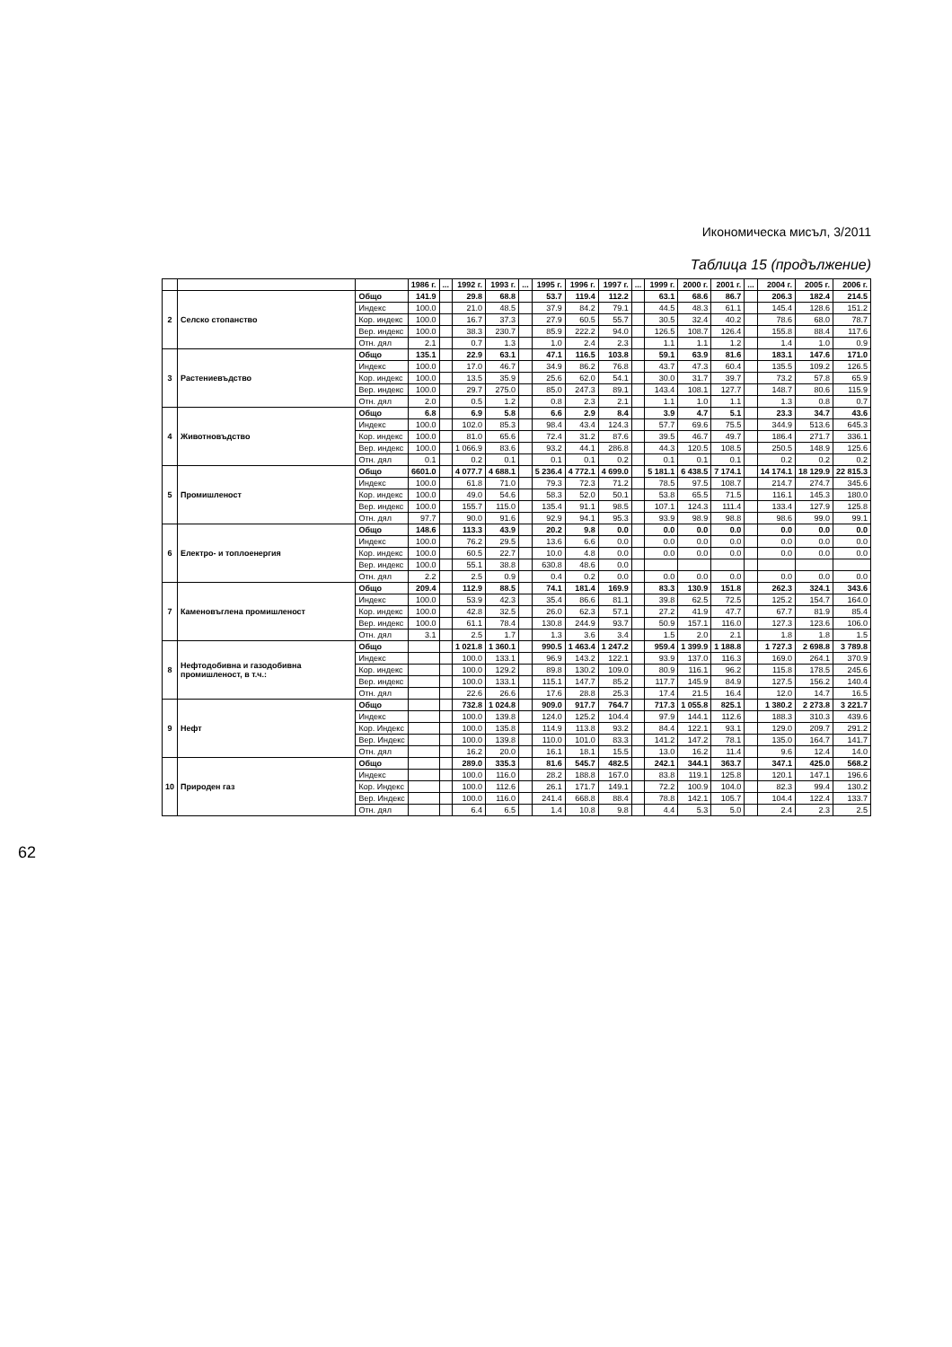Икономическа мисъл, 3/2011
Таблица 15 (продължение)
| | | | 1986 г. | ... | 1992 г. | 1993 г. | ... | 1995 г. | 1996 г. | 1997 г. | ... | 1999 г. | 2000 г. | 2001 г. | ... | 2004 г. | 2005 г. | 2006 г. |
| --- | --- | --- | --- | --- | --- | --- | --- | --- | --- | --- | --- | --- | --- | --- | --- | --- | --- | --- |
| 2 | Селско стопанство | Общо | 141.9 | | 29.8 | 68.8 | | 53.7 | 119.4 | 112.2 | | 63.1 | 68.6 | 86.7 | | 206.3 | 182.4 | 214.5 |
| | | Индекс | 100.0 | | 21.0 | 48.5 | | 37.9 | 84.2 | 79.1 | | 44.5 | 48.3 | 61.1 | | 145.4 | 128.6 | 151.2 |
| | | Кор. индекс | 100.0 | | 16.7 | 37.3 | | 27.9 | 60.5 | 55.7 | | 30.5 | 32.4 | 40.2 | | 78.6 | 68.0 | 78.7 |
| | | Вер. индекс | 100.0 | | 38.3 | 230.7 | | 85.9 | 222.2 | 94.0 | | 126.5 | 108.7 | 126.4 | | 155.8 | 88.4 | 117.6 |
| | | Отн. дял | 2.1 | | 0.7 | 1.3 | | 1.0 | 2.4 | 2.3 | | 1.1 | 1.1 | 1.2 | | 1.4 | 1.0 | 0.9 |
| 3 | Растениевъдство | Общо | 135.1 | | 22.9 | 63.1 | | 47.1 | 116.5 | 103.8 | | 59.1 | 63.9 | 81.6 | | 183.1 | 147.6 | 171.0 |
| | | Индекс | 100.0 | | 17.0 | 46.7 | | 34.9 | 86.2 | 76.8 | | 43.7 | 47.3 | 60.4 | | 135.5 | 109.2 | 126.5 |
| | | Кор. индекс | 100.0 | | 13.5 | 35.9 | | 25.6 | 62.0 | 54.1 | | 30.0 | 31.7 | 39.7 | | 73.2 | 57.8 | 65.9 |
| | | Вер. индекс | 100.0 | | 29.7 | 275.0 | | 85.0 | 247.3 | 89.1 | | 143.4 | 108.1 | 127.7 | | 148.7 | 80.6 | 115.9 |
| | | Отн. дял | 2.0 | | 0.5 | 1.2 | | 0.8 | 2.3 | 2.1 | | 1.1 | 1.0 | 1.1 | | 1.3 | 0.8 | 0.7 |
| 4 | Животновъдство | Общо | 6.8 | | 6.9 | 5.8 | | 6.6 | 2.9 | 8.4 | | 3.9 | 4.7 | 5.1 | | 23.3 | 34.7 | 43.6 |
| | | Индекс | 100.0 | | 102.0 | 85.3 | | 98.4 | 43.4 | 124.3 | | 57.7 | 69.6 | 75.5 | | 344.9 | 513.6 | 645.3 |
| | | Кор. индекс | 100.0 | | 81.0 | 65.6 | | 72.4 | 31.2 | 87.6 | | 39.5 | 46.7 | 49.7 | | 186.4 | 271.7 | 336.1 |
| | | Вер. индекс | 100.0 | | 1 066.9 | 83.6 | | 93.2 | 44.1 | 286.8 | | 44.3 | 120.5 | 108.5 | | 250.5 | 148.9 | 125.6 |
| | | Отн. дял | 0.1 | | 0.2 | 0.1 | | 0.1 | 0.1 | 0.2 | | 0.1 | 0.1 | 0.1 | | 0.2 | 0.2 | 0.2 |
| 5 | Промишленост | Общо | 6601.0 | | 4 077.7 | 4 688.1 | | 5 236.4 | 4 772.1 | 4 699.0 | | 5 181.1 | 6 438.5 | 7 174.1 | | 14 174.1 | 18 129.9 | 22 815.3 |
| | | Индекс | 100.0 | | 61.8 | 71.0 | | 79.3 | 72.3 | 71.2 | | 78.5 | 97.5 | 108.7 | | 214.7 | 274.7 | 345.6 |
| | | Кор. индекс | 100.0 | | 49.0 | 54.6 | | 58.3 | 52.0 | 50.1 | | 53.8 | 65.5 | 71.5 | | 116.1 | 145.3 | 180.0 |
| | | Вер. индекс | 100.0 | | 155.7 | 115.0 | | 135.4 | 91.1 | 98.5 | | 107.1 | 124.3 | 111.4 | | 133.4 | 127.9 | 125.8 |
| | | Отн. дял | 97.7 | | 90.0 | 91.6 | | 92.9 | 94.1 | 95.3 | | 93.9 | 98.9 | 98.8 | | 98.6 | 99.0 | 99.1 |
| 6 | Електро- и топлоенергия | Общо | 148.6 | | 113.3 | 43.9 | | 20.2 | 9.8 | 0.0 | | 0.0 | 0.0 | 0.0 | | 0.0 | 0.0 | 0.0 |
| | | Индекс | 100.0 | | 76.2 | 29.5 | | 13.6 | 6.6 | 0.0 | | 0.0 | 0.0 | 0.0 | | 0.0 | 0.0 | 0.0 |
| | | Кор. индекс | 100.0 | | 60.5 | 22.7 | | 10.0 | 4.8 | 0.0 | | 0.0 | 0.0 | 0.0 | | 0.0 | 0.0 | 0.0 |
| | | Вер. индекс | 100.0 | | 55.1 | 38.8 | | 630.8 | 48.6 | 0.0 | | | | | | | | |
| | | Отн. дял | 2.2 | | 2.5 | 0.9 | | 0.4 | 0.2 | 0.0 | | 0.0 | 0.0 | 0.0 | | 0.0 | 0.0 | 0.0 |
| 7 | Каменовъглена промишленост | Общо | 209.4 | | 112.9 | 88.5 | | 74.1 | 181.4 | 169.9 | | 83.3 | 130.9 | 151.8 | | 262.3 | 324.1 | 343.6 |
| | | Индекс | 100.0 | | 53.9 | 42.3 | | 35.4 | 86.6 | 81.1 | | 39.8 | 62.5 | 72.5 | | 125.2 | 154.7 | 164.0 |
| | | Кор. индекс | 100.0 | | 42.8 | 32.5 | | 26.0 | 62.3 | 57.1 | | 27.2 | 41.9 | 47.7 | | 67.7 | 81.9 | 85.4 |
| | | Вер. индекс | 100.0 | | 61.1 | 78.4 | | 130.8 | 244.9 | 93.7 | | 50.9 | 157.1 | 116.0 | | 127.3 | 123.6 | 106.0 |
| | | Отн. дял | 3.1 | | 2.5 | 1.7 | | 1.3 | 3.6 | 3.4 | | 1.5 | 2.0 | 2.1 | | 1.8 | 1.8 | 1.5 |
| 8 | Нефтодобивна и газодобивна промишленост, в т.ч.: | Общо | | | 1 021.8 | 1 360.1 | | 990.5 | 1 463.4 | 1 247.2 | | 959.4 | 1 399.9 | 1 188.8 | | 1 727.3 | 2 698.8 | 3 789.8 |
| | | Индекс | | | 100.0 | 133.1 | | 96.9 | 143.2 | 122.1 | | 93.9 | 137.0 | 116.3 | | 169.0 | 264.1 | 370.9 |
| | | Кор. индекс | | | 100.0 | 129.2 | | 89.8 | 130.2 | 109.0 | | 80.9 | 116.1 | 96.2 | | 115.8 | 178.5 | 245.6 |
| | | Вер. индекс | | | 100.0 | 133.1 | | 115.1 | 147.7 | 85.2 | | 117.7 | 145.9 | 84.9 | | 127.5 | 156.2 | 140.4 |
| | | Отн. дял | | | 22.6 | 26.6 | | 17.6 | 28.8 | 25.3 | | 17.4 | 21.5 | 16.4 | | 12.0 | 14.7 | 16.5 |
| 9 | Нефт | Общо | | | 732.8 | 1 024.8 | | 909.0 | 917.7 | 764.7 | | 717.3 | 1 055.8 | 825.1 | | 1 380.2 | 2 273.8 | 3 221.7 |
| | | Индекс | | | 100.0 | 139.8 | | 124.0 | 125.2 | 104.4 | | 97.9 | 144.1 | 112.6 | | 188.3 | 310.3 | 439.6 |
| | | Кор. Индекс | | | 100.0 | 135.8 | | 114.9 | 113.8 | 93.2 | | 84.4 | 122.1 | 93.1 | | 129.0 | 209.7 | 291.2 |
| | | Вер. Индекс | | | 100.0 | 139.8 | | 110.0 | 101.0 | 83.3 | | 141.2 | 147.2 | 78.1 | | 135.0 | 164.7 | 141.7 |
| | | Отн. дял | | | 16.2 | 20.0 | | 16.1 | 18.1 | 15.5 | | 13.0 | 16.2 | 11.4 | | 9.6 | 12.4 | 14.0 |
| 10 | Природен газ | Общо | | | 289.0 | 335.3 | | 81.6 | 545.7 | 482.5 | | 242.1 | 344.1 | 363.7 | | 347.1 | 425.0 | 568.2 |
| | | Индекс | | | 100.0 | 116.0 | | 28.2 | 188.8 | 167.0 | | 83.8 | 119.1 | 125.8 | | 120.1 | 147.1 | 196.6 |
| | | Кор. Индекс | | | 100.0 | 112.6 | | 26.1 | 171.7 | 149.1 | | 72.2 | 100.9 | 104.0 | | 82.3 | 99.4 | 130.2 |
| | | Вер. Индекс | | | 100.0 | 116.0 | | 241.4 | 668.8 | 88.4 | | 78.8 | 142.1 | 105.7 | | 104.4 | 122.4 | 133.7 |
| | | Отн. дял | | | 6.4 | 6.5 | | 1.4 | 10.8 | 9.8 | | 4.4 | 5.3 | 5.0 | | 2.4 | 2.3 | 2.5 |
62